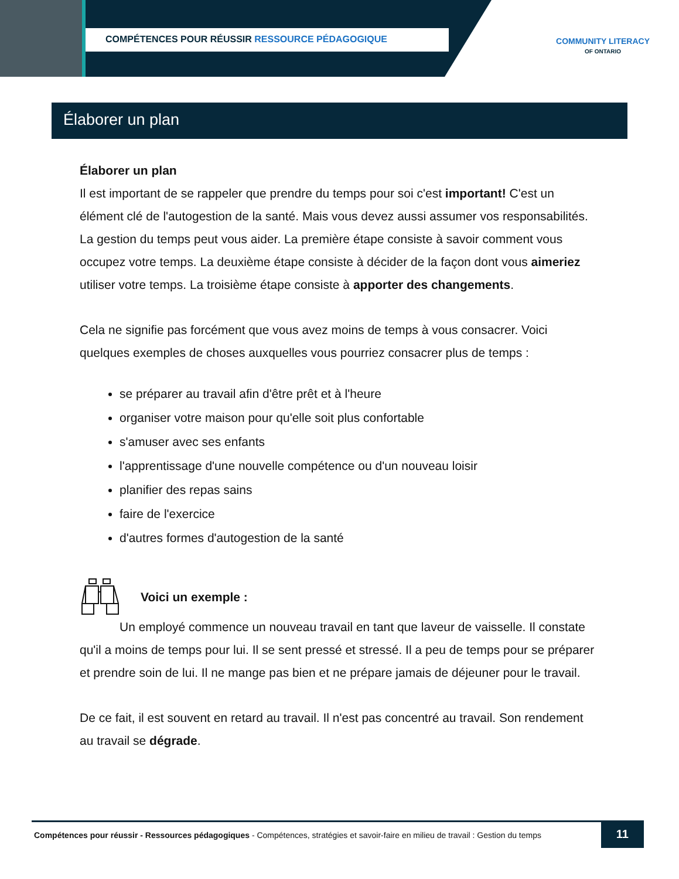COMPÉTENCES POUR RÉUSSIR RESSOURCE PÉDAGOGIQUE
COMMUNITY LITERACY
OF ONTARIO
Élaborer un plan
Élaborer un plan
Il est important de se rappeler que prendre du temps pour soi c'est important! C'est un élément clé de l'autogestion de la santé. Mais vous devez aussi assumer vos responsabilités. La gestion du temps peut vous aider. La première étape consiste à savoir comment vous occupez votre temps. La deuxième étape consiste à décider de la façon dont vous aimeriez utiliser votre temps. La troisième étape consiste à apporter des changements.
Cela ne signifie pas forcément que vous avez moins de temps à vous consacrer. Voici quelques exemples de choses auxquelles vous pourriez consacrer plus de temps :
se préparer au travail afin d'être prêt et à l'heure
organiser votre maison pour qu'elle soit plus confortable
s'amuser avec ses enfants
l'apprentissage d'une nouvelle compétence ou d'un nouveau loisir
planifier des repas sains
faire de l'exercice
d'autres formes d'autogestion de la santé
Voici un exemple :
Un employé commence un nouveau travail en tant que laveur de vaisselle. Il constate qu'il a moins de temps pour lui. Il se sent pressé et stressé. Il a peu de temps pour se préparer et prendre soin de lui. Il ne mange pas bien et ne prépare jamais de déjeuner pour le travail.
De ce fait, il est souvent en retard au travail. Il n'est pas concentré au travail. Son rendement au travail se dégrade.
Compétences pour réussir - Ressources pédagogiques - Compétences, stratégies et savoir-faire en milieu de travail : Gestion du temps
11